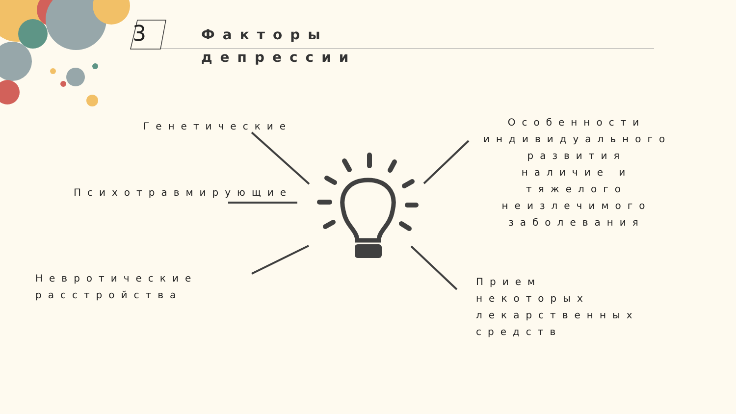3
Факторы
депрессии
Генетические
Психотравмирующие
Невротические расстройства
Особенности индивидуального развития наличие и тяжелого неизлечимого заболевания
Прием некоторых лекарственных средств